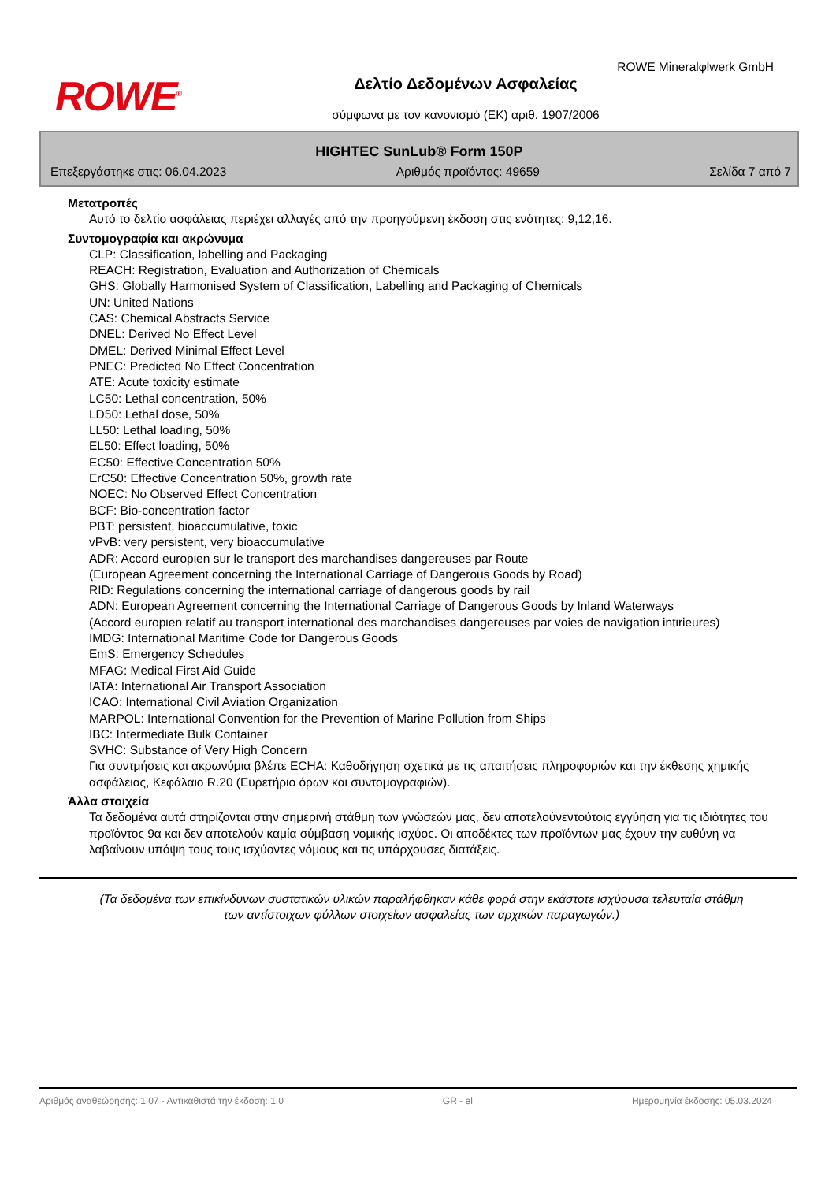ROWE<sup>®</sup>
ROWE Mineralφlwerk GmbH
Δελτίο Δεδομένων Ασφαλείας
σύμφωνα με τον κανονισμό (ΕΚ) αριθ. 1907/2006
HIGHTEC SunLub® Form 150P
Επεξεργάστηκε στις: 06.04.2023 Αριθμός προϊόντος: 49659 Σελίδα 7 από 7
Μετατροπές
Αυτό το δελτίο ασφάλειας περιέχει αλλαγές από την προηγούμενη έκδοση στις ενότητες: 9,12,16.
Συντομογραφία και ακρώνυμα
CLP: Classification, labelling and Packaging
REACH: Registration, Evaluation and Authorization of Chemicals
GHS: Globally Harmonised System of Classification, Labelling and Packaging of Chemicals
UN: United Nations
CAS: Chemical Abstracts Service
DNEL: Derived No Effect Level
DMEL: Derived Minimal Effect Level
PNEC: Predicted No Effect Concentration
ATE: Acute toxicity estimate
LC50: Lethal concentration, 50%
LD50: Lethal dose, 50%
LL50: Lethal loading, 50%
EL50: Effect loading, 50%
EC50: Effective Concentration 50%
ErC50: Effective Concentration 50%, growth rate
NOEC: No Observed Effect Concentration
BCF: Bio-concentration factor
PBT: persistent, bioaccumulative, toxic
vPvB: very persistent, very bioaccumulative
ADR: Accord europιen sur le transport des marchandises dangereuses par Route
(European Agreement concerning the International Carriage of Dangerous Goods by Road)
RID: Regulations concerning the international carriage of dangerous goods by rail
ADN: European Agreement concerning the International Carriage of Dangerous Goods by Inland Waterways
(Accord europιen relatif au transport international des marchandises dangereuses par voies de navigation intιrieures)
IMDG: International Maritime Code for Dangerous Goods
EmS: Emergency Schedules
MFAG: Medical First Aid Guide
IATA: International Air Transport Association
ICAO: International Civil Aviation Organization
MARPOL: International Convention for the Prevention of Marine Pollution from Ships
IBC: Intermediate Bulk Container
SVHC: Substance of Very High Concern
Για συντμήσεις και ακρωνύμια βλέπε ECHA: Καθοδήγηση σχετικά με τις απαιτήσεις πληροφοριών και την έκθεσης χημικής ασφάλειας, Κεφάλαιο R.20 (Ευρετήριο όρων και συντομογραφιών).
Άλλα στοιχεία
Τα δεδομένα αυτά στηρίζονται στην σημερινή στάθμη των γνώσεών μας, δεν αποτελούνεντούτοις εγγύηση για τις ιδιότητες του προϊόντος 9α και δεν αποτελούν καμία σύμβαση νομικής ισχύος. Οι αποδέκτες των προϊόντων μας έχουν την ευθύνη να λαβαίνουν υπόψη τους τους ισχύοντες νόμους και τις υπάρχουσες διατάξεις.
(Τα δεδομένα των επικίνδυνων συστατικών υλικών παραλήφθηκαν κάθε φορά στην εκάστοτε ισχύουσα τελευταία στάθμη των αντίστοιχων φύλλων στοιχείων ασφαλείας των αρχικών παραγωγών.)
Αριθμός αναθεώρησης: 1,07 - Αντικαθιστά την έκδοση: 1,0 GR - el Ημερομηνία έκδοσης: 05.03.2024